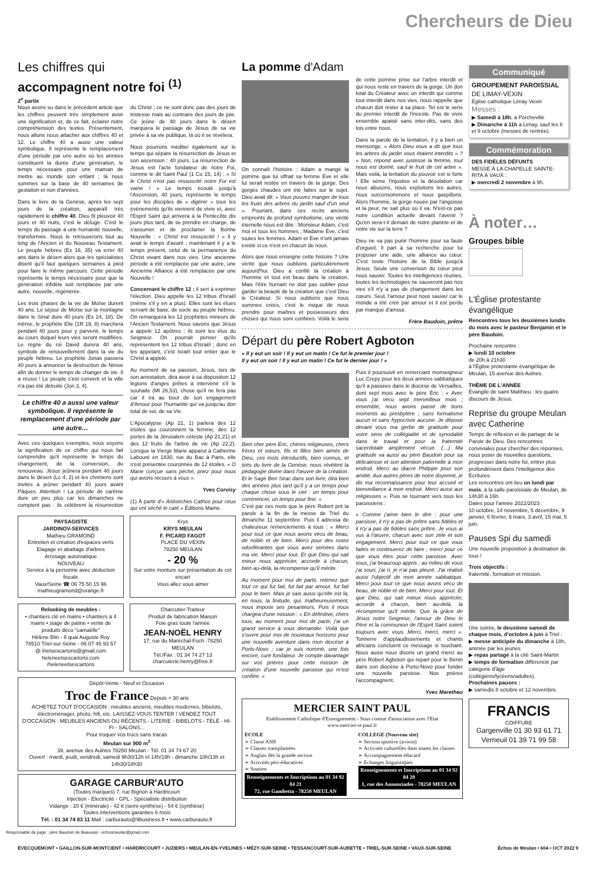Chercheurs de Dieu
Les chiffres qui
accompagnent notre foi <sup>(1)</sup>
2<sup>e</sup> partie
Nous avons vu dans le précédent article que les chiffres peuvent très simplement avoir une signification et, de ce fait, éclairer notre compréhension des textes. Présentement, nous allons nous attacher aux chiffres 40 et 12. Le chiffre 40 a aussi une valeur symbolique. Il représente le remplacement d'une période par une autre où les années constituent la durée d'une génération, le temps nécessaire pour une maman de mettre au monde son enfant ; là nous sommes sur la base de 40 semaines de gestation et non d'années.
Dans le livre de la Genèse, après les sept jours de la création, apparaît très rapidement le chiffre 40. Dieu fit pleuvoir 40 jours et 40 nuits, c'est le déluge. C'est le temps du passage à une humanité nouvelle, transformée. Nous le retrouverons tout au long de l'Ancien et du Nouveau Testament. Le peuple hébreu (Ex 16, 35) va errer 40 ans dans le désert alors que les spécialistes disent qu'il faut quelques semaines à pied pour faire le même parcours. Cette période représente le temps nécessaire pour que la génération infidèle soit remplacée par une autre, nouvelle, régénérée.
Les trois phases de la vie de Moïse durent 40 ans. Le séjour de Moïse sur la montagne dans le Sinaï dure 40 jours (Ex 24, 18). De même, le prophète Elie (1R 19, 8) marchera pendant 40 jours pour y parvenir, le temps au cours duquel leurs vies seront modifiées. Le règne du roi David durera 40 ans, symbole de renouvellement dans la vie du peuple hébreu. Le prophète Jonas passera 40 jours à annoncer la destruction de Ninive afin de donner le temps de changer de vie. Il a réussi ! Le peuple s'est converti et la ville n'a pas été détruite (Jon 3, 4).
Le chiffre 40 a aussi une valeur symbolique. Il représente le remplacement d'une période par une autre…
Avec ces quelques exemples, nous voyons la signification de ce chiffre qui nous fait comprendre qu'il représente le temps du changement, de la conversion, du renouveau. Jésus jeûnera pendant 40 jours dans le désert (Lc 4, 2) et les chrétiens sont invités à jeûner pendant 40 jours avant Pâques. Attention ! La période de carême dure un peu plus car les dimanches ne comptent pas : ils célèbrent la résurrection du Christ ; ce ne sont donc pas des jours de tristesse mais au contraire des jours de joie. Ce jeûne de 40 jours dans le désert marquera le passage de Jésus de sa vie privée à sa vie publique, là où il se révèlera.
Nous pourrons méditer également sur le temps qui sépare la résurrection de Jésus et son ascension : 40 jours. La résurrection de Jésus est l'acte fondateur de notre Foi, comme le dit Saint Paul (1 Co 15, 14) : « Si le Christ n'est pas ressuscité notre Foi est vaine ! » Le temps écoulé jusqu'à l'Ascension, 40 jours, représente le temps pour les disciples de « digérer » tous les évènements qu'ils viennent de vivre et, avec l'Esprit Saint qui arrivera à la Pentecôte dix jours plus tard, de se prendre en charge, de s'assumer et de proclamer la Bonne Nouvelle : « Christ est ressuscité ! » Il y avait le temps d'avant ; maintenant il y a le temps présent, celui de la permanence du Christ vivant dans nos vies. Une ancienne période a été remplacée par une autre, une Ancienne Alliance à été remplacée par une Nouvelle !
Concernant le chiffre 12 : il sert à exprimer l'élection. Dieu appelle les 12 tribus d'Israël (même s'il y en a plus). Elles sont les élues servant de base, de socle au peuple hébreu. On remarquera les 12 prophètes mineurs de l'Ancien Testament. Nous savons que Jésus a appelé 12 apôtres : ils sont les élus du Seigneur. On pourrait penser qu'ils représentent les 12 tribus d'Israël ; donc en les appelant, c'est Israël tout entier que le Christ a appelé.
Au moment de sa passion, Jésus, lors de son arrestation, dira avoir à sa disposition 12 légions d'anges prêtes à intervenir s'il le souhaite (Mt 26,53), chose qu'il ne fera pas car il ira au bout de son engagement d'Amour pour l'humanité qui va jusqu'au don total de soi, de sa Vie.
L'Apocalypse (Ap 21, 1) parlera des 12 étoiles qui couronnent la femme, des 12 portes de la Jérusalem céleste (Ap 21,21) et des 12 fruits de l'arbre de vie (Ap 22,2). Lorsque la Vierge Marie apparut à Catherine Labouré en 1830, rue du Bac à Paris, elle s'est présentée couronnée de 12 étoiles. « O Marie conçue sans péché, priez pour nous qui avons recours à vous ».
Yves Corvisy
(1) À partir d'« Antisèches Cathos pour ceux qui ont séché le caté » Éditions Mame.
PAYSAGISTE
JARDINOV-SERVICES
Mathieu GRAMOND
Entretien et création d'espaces verts
Elagage et abattage d'arbres
Arrosage automatique
NOUVEAU
Service à la personne avec déduction fiscale
Vaux/Seine ☎ 06 75 50 15 96
mathieugramond@orange.fr
Krys
KRYS MEULAN
F. PICARD FAGOT
PLACE DU VEXIN
78250 MEULAN
- 20 %
Sur votre monture sur présentation de cet encart
Vous allez vous aimer
Relooking de meubles :
• chantiers clé en mains • chantiers à 4 mains • stage de patine • vente de produits déco "camaëlle"
Hélène Blin - 8 quai Auguste Roy
78510 Triel-sur-Seine - 06 07 45 93 57
@ lnetsescartons@gmail.com
heleneetsescartons.com /heleneetsescartons
Charcutier-Traiteur
Produit de fabrication Maison
Foie gras toute l'année
JEAN-NOËL HENRY
17, rue du Maréchal-Foch -78250 MEULAN
Tél./Fax : 01 34 74 27 13
charcuterie.henry@free.fr
Dépôt-Vente - Neuf et Occasion
Troc de France Depuis + 30 ans
ACHETEZ TOUT D'OCCASION : meubles anciens, meubles modernes, bibelots, électroménager, photo, hifi, etc. LAISSEZ-VOUS TENTER ! VENDEZ TOUT D'OCCASION : MEUBLES ANCIENS OU RÉCENTS - LITERIE - BIBELOTS - TÉLÉ - HI-FI - SALONS...
Pour troquer vos trucs sans tracas
Meulan sur 900 m<sup>2</sup>
39, avenue des Aulnes 78250 Meulan - Tél. 01 34 74 67 20
Ouvert : mardi, jeudi, vendredi, samedi 9h30/12h et 14h/19h - dimanche 10h/13h et 14h30/18h30
GARAGE CARBUR'AUTO
(Toutes marques) 7, rue Bignon à Hardricourt
Injection - Electricité - GPL - Spécialiste distribution
Vidange : 20 € (minérale) - 42 € (semi-synthèse) - 54 € (synthèse)
Toutes interventions garanties 6 mois
Tél. : 01 34 74 83 11 Mail : carburauto@9business.fr • www.carburauto.fr
La pomme d'Adam
On connaît l'histoire : Adam a mangé la pomme que lui offrait sa femme Ève et elle lui serait restée en travers de la gorge. Des gorges chaudes ont été faites sur le sujet. Dieu avait dit: « Vous pouvez manger de tous les fruits des arbres du jardin sauf d'un seul ». Pourtant, dans ces récits anciens empreints de profond symbolisme, une vérité éternelle nous est dite : Monsieur Adam, c'est moi et tous les hommes ; Madame Ève, c'est toutes les femmes. Adam et Ève n'ont jamais existé si ce n'est en chacun de nous.
Alors que nous enseigne cette histoire ? Une vérité que nous oublions particulièrement aujourd'hui. Dieu a confié la création à l'homme et tout est beau dans la création. Mais l'être humain ne doit pas oublier pour garder la beauté de la création que c'est Dieu le Créateur. Si nous oublions que nous sommes créés, c'est le risque de nous prendre pour maîtres et possesseurs des choses qui nous sont confiées. Voilà le sens de cette pomme prise sur l'arbre interdit et qui nous reste en travers de la gorge. Un don total du Créateur avec un interdit qui comme tout interdit dans nos vies, nous rappelle que chacun doit rester à sa place. Tel est le sens du premier interdit de l'inceste. Pas de vivre ensemble apaisé sans inter-dits, sans des lois entre nous.
Dans la parole de la tentation, il y a bien un mensonge. « Alors Dieu vous a dit que tous les arbres du jardin vous étaient interdits » ? « Non, répond avec justesse la femme, tout nous est donné, sauf le fruit de cet arbre ». Mais voilà, la tentation du pouvoir est si forte ! Elle sème l'injustice et la désolation car nous abusons, nous exploitons les autres, nous surconsommons et nous gaspillons. Alors l'homme, la gorge nouée par l'angoisse et la peur, ne sait plus où il va. N'est-ce pas notre condition actuelle devant l'avenir ? Qu'en sera-t-il demain de notre planète et de notre vie sur la terre ?
Dieu ne va pas punir l'homme pour sa faute d'orgueil. Il part à sa recherche pour lui proposer une aide, une alliance au cœur. C'est toute l'histoire de la Bible jusqu'à Jésus. Seule une conversion du cœur peut nous sauver. Toutes les intelligences réunies, toutes les technologies ne sauveront pas nos vies s'il n'y a pas de changement dans les cœurs. Seul, l'amour peut nous sauver car le monde a été créé par amour et il est perdu par manque d'amour.
Frère Baudoin, prêtre
Départ du père Robert Agboton
« Il y eut un soir ! Il y eut un matin ! Ce fut le premier jour !
Il y eut un soir ! Il y eut un matin ! Ce fut le dernier jour ! »
Bien cher père Éric, chères religieuses, chers frères et sœurs, fils et filles bien aimés de Dieu, ces mots introductifs, bien connus, et tirés du livre de la Genèse, nous révèlent la pédagogie divine dans l'œuvre de la création. Et le Sage Ben Sirac dans son livre, dira bien des années plus tard qu'il y a un temps pour chaque chose sous le ciel : un temps pour commencer, un temps pour finir. »
C'est par ces mots que le père Robert prit la parole à la fin de la messe de Triel du dimanche 11 septembre. Puis il adressa de chaleureux remerciements à tous : « Merci pour tout ce que nous avons vécu de beau, de noble et de bien. Merci pour des roses odoriférantes que vous avez semées dans ma vie. Merci pour tout. Et que Dieu qui sait mieux nous apprécier, accorde à chacun, bien au-delà, la récompense qu'il mérite.
Au moment pour moi de partir, retenez que tout ce qui fut fait, fut fait par amour, fut fait pour le bien. Mais je sais aussi qu'elle est là, en nous, la finitude, qui, malheureusement, nous impose ses pesanteurs. Puis il nous chargea d'une mission : « En définitive, chers tous, au moment pour moi de partir, j'ai un grand service à vous demander. Voilà que s'ouvre pour moi de nouveaux horizons pour une nouvelle aventure dans mon diocèse à Porto-Novo ; car je suis nommé, une fois encore, curé fondateur. Je compte davantage sur vos prières pour cette mission de création d'une nouvelle paroisse qui m'est confiée. »
Puis il poursuivit en remerciant monseigneur Luc Crepy pour les deux années sabbatiques qu'il a passées dans le diocèse de Versailles, dont sept mois avec le père Éric : « Avec vous j'ai vécu sept merveilleux mois ; ensemble, nous avons passé de bons moments au presbytère ; sans formalisme aucun et sans hypocrisie aucune. Je dépose devant vous ma gerbe de gratitude pour votre sens de collégialité et de synodalité dans le travail et pour la fraternité sacerdotale amplement vécue. (…) Ma gratitude va aussi au père Baudoin pour sa délicatesse et son attention paternelle à mon endroit. Merci au diacre Philippe pour son amitié. Aux autres pères de notre doyenné, je dis ma reconnaissance pour leur accueil et bienveillance à mon endroit. Merci aussi aux religieuses ». Puis se tournant vers tous les paroissiens :
« Comme j'aime bien le dire : pour une paroisse, il n'y a pas de prêtre sans fidèles et il n'y a pas de fidèles sans prêtre. Je vous ai vus à l'œuvre, chacun avec son zèle et son engagement. Merci pour tout ce que vous faites et continuerez de faire ; merci pour ce que vous êtes pour cette paroisse. Avec vous, j'ai beaucoup appris ; au milieu de vous j'ai souri, j'ai ri, je n'ai pas pleuré. J'ai réalisé aussi l'objectif de mon année sabbatique. Merci pour tout ce que nous avons vécu de beau, de noble et de bien. Merci pour tout. Et que Dieu, qui sait mieux nous apprécier, accorde à chacun, bien au-delà, la récompense qu'il mérite. Que la grâce de Jésus notre Seigneur, l'amour de Dieu le Père et la communion de l'Esprit Saint soient toujours avec vous. Merci, merci, merci ». Tonnerre d'applaudissements et chants africains concluent ce message si touchant. Nous aussi nous disons un grand merci au père Robert Agboton qui repart pour le Bénin dans son diocèse à Porto-Novo pour fonder une nouvelle paroisse. Nos prières l'accompagnent.
Yves Maretheu
MERCIER SAINT PAUL
Etablissement Catholique d'Enseignement - Sous contrat d'association avec l'Etat
www.mercier-st-paul.fr
ECOLE
➢ Classe ASH
➢ Classes transplantées
➢ Anglais dès la grande section
➢ Activités péri-éducatives
➢ Soutien
Renseignements et Inscriptions au 01 34 92 84 21
72, rue Gambetta - 78250 MEULAN
COLLEGE (Nouveau site)
➢ Section sportive (aviron)
➢ Activités culturelles dans toutes les classes
➢ Accompagnement éducatif
➢ Echanges linguistiques
Renseignements et Inscriptions au 01 34 92 84 20
1, rue des Annonciades - 78250 MEULAN
Communiqué
GROUPEMENT PAROISSIAL
DE LIMAY-VEXIN
Église catholique Limay Vexin
Messes :
▶ Samedi à 18h, à Porcheville
▶ Dimanche à 11h à Limay, sauf les 8 et 9 octobre (messes de rentrée).
Commémoration
DES FIDÈLES DÉFUNTS
MESSE À LA CHAPELLE SAINTE-RITA À VAUX :
▶ mercredi 2 novembre à 9h.
À noter…
Groupes bible
L'Église protestante évangélique
Rencontres tous les deuxièmes lundis du mois avec le pasteur Benjamin et le père Baudoin.
Prochaine rencontre :
▶ lundi 10 octobre
de 20h à 21h30
à l'Église protestante évangélique de Meulan, 15 avenue des Aulnes.
THÈME DE L'ANNÉE
Évangile de saint Matthieu : les quatre discours de Jésus.
Reprise du groupe Meulan avec Catherine
Temps de réflexion et de partage de la Parole de Dieu. Des rencontres conviviales pour chercher des réponses, nous poser de nouvelles questions, progresser dans notre foi, entrer plus profondément dans l'intelligence des Écritures.
Les rencontres ont lieu un lundi par mois, à la salle paroissiale de Meulan, de 14h30 à 16h.
Dates pour l'année 2022/2023 :
10 octobre, 14 novembre, 5 décembre, 9 janvier, 6 février, 6 mars, 3 avril, 15 mai, 5 juin.
Pauses Spi du samedi
Une nouvelle proposition à destination de tous !
Trois objectifs :
fraternité, formation et mission.
Une soirée, le deuxième samedi de chaque mois, d'octobre à juin à Triel :
▶ messe anticipée du dimanche à 18h, animée par les jeunes
▶ repas partagé à la cité Saint-Martin
▶ temps de formation différencié par catégorie d'âge (collégiens/lycéens/adultes).
Prochaines pauses :
▶ samedis 8 octobre et 12 novembre.
FRANCIS
COIFFURE
Gargenville 01 30 93 61 71
Verneuil 01 39 71 99 58
Responsable de page : père Baudoin de Beauvais - echosmeulan@gmail.com
ÉVECQUEMONT • GAILLON-SUR-MONTCIENT • HARDRICOURT • JUZIERS • MEULAN-EN-YVELINES • MÉZY-SUR-SEINE • TESSANCOURT-SUR-AUBETTE • TRIEL-SUR-SEINE • VAUX-SUR-SEINE Échos de Meulan • 604 • OCT 2022 9